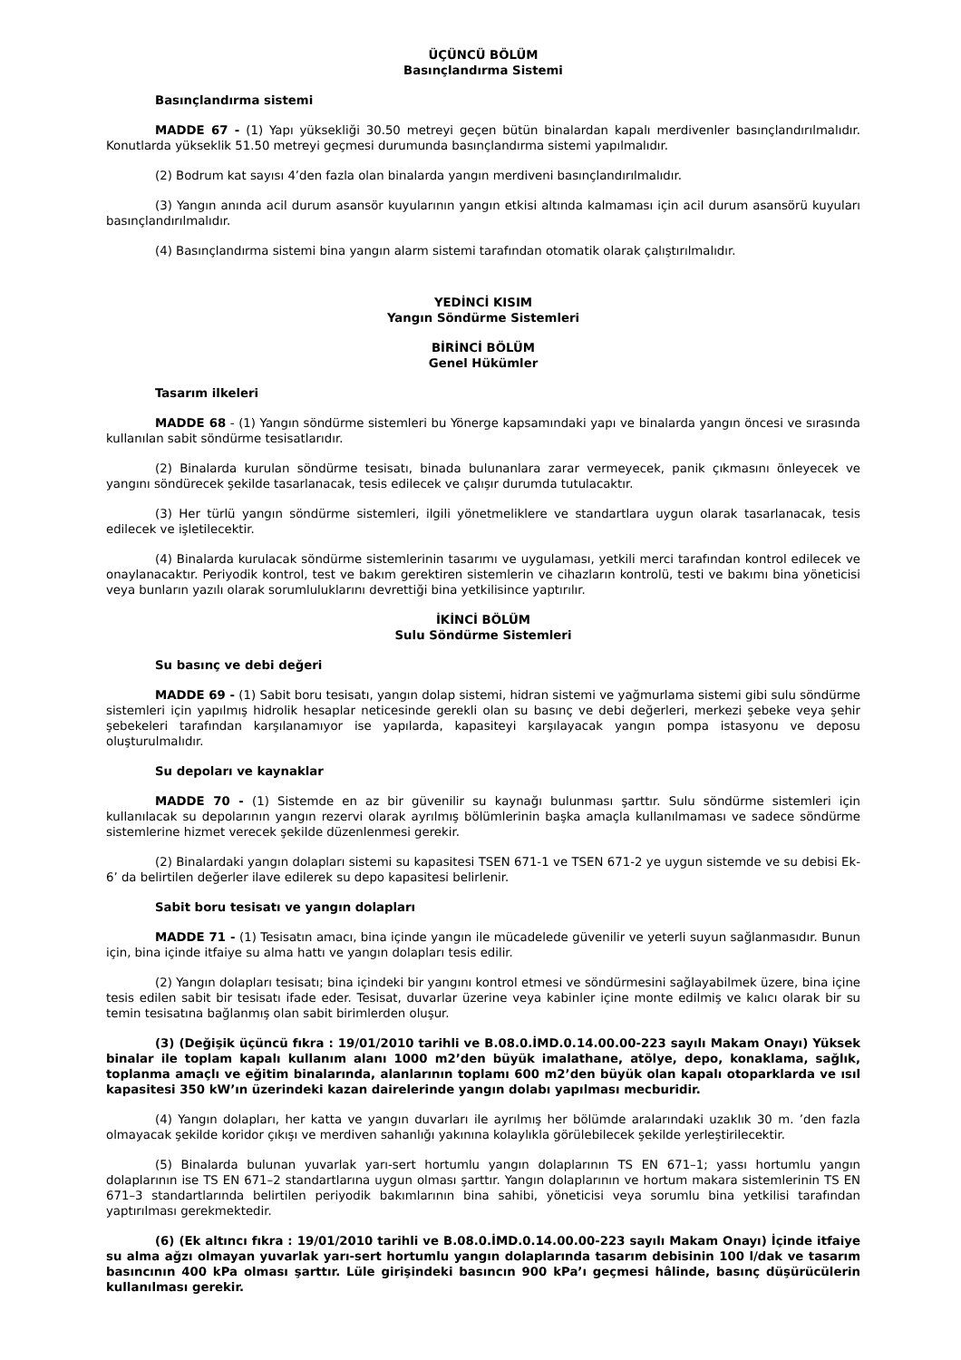ÜÇÜNCÜ BÖLÜM
Basınçlandırma Sistemi
Basınçlandırma sistemi
MADDE 67 - (1) Yapı yüksekliği 30.50 metreyi geçen bütün binalardan kapalı merdivenler basınçlandırılmalıdır. Konutlarda yükseklik 51.50 metreyi geçmesi durumunda basınçlandırma sistemi yapılmalıdır.
(2) Bodrum kat sayısı 4’den fazla olan binalarda yangın merdiveni basınçlandırılmalıdır.
(3) Yangın anında acil durum asansör kuyularının yangın etkisi altında kalmaması için acil durum asansörü kuyuları basınçlandırılmalıdır.
(4) Basınçlandırma sistemi bina yangın alarm sistemi tarafından otomatik olarak çalıştırılmalıdır.
YEDİNCİ KISIM
Yangın Söndürme Sistemleri
BİRİNCİ BÖLÜM
Genel Hükümler
Tasarım ilkeleri
MADDE 68 - (1) Yangın söndürme sistemleri bu Yönerge kapsamındaki yapı ve binalarda yangın öncesi ve sırasında kullanılan sabit söndürme tesisatlarıdır.
(2) Binalarda kurulan söndürme tesisatı, binada bulunanlara zarar vermeyecek, panik çıkmasını önleyecek ve yangını söndürecek şekilde tasarlanacak, tesis edilecek ve çalışır durumda tutulacaktır.
(3) Her türlü yangın söndürme sistemleri, ilgili yönetmeliklere ve standartlara uygun olarak tasarlanacak, tesis edilecek ve işletilecektir.
(4) Binalarda kurulacak söndürme sistemlerinin tasarımı ve uygulaması, yetkili merci tarafından kontrol edilecek ve onaylanacaktır. Periyodik kontrol, test ve bakım gerektiren sistemlerin ve cihazların kontrolü, testi ve bakımı bina yöneticisi veya bunların yazılı olarak sorumluluklarını devrettiği bina yetkilisince yaptırılır.
İKİNCİ BÖLÜM
Sulu Söndürme Sistemleri
Su basınç ve debi değeri
MADDE 69 - (1) Sabit boru tesisatı, yangın dolap sistemi, hidran sistemi ve yağmurlama sistemi gibi sulu söndürme sistemleri için yapılmış hidrolik hesaplar neticesinde gerekli olan su basınç ve debi değerleri, merkezi şebeke veya şehir şebekeleri tarafından karşılanamıyor ise yapılarda, kapasiteyi karşılayacak yangın pompa istasyonu ve deposu oluşturulmalıdır.
Su depoları ve kaynaklar
MADDE 70 - (1) Sistemde en az bir güvenilir su kaynağı bulunması şarttır. Sulu söndürme sistemleri için kullanılacak su depolarının yangın rezervi olarak ayrılmış bölümlerinin başka amaçla kullanılmaması ve sadece söndürme sistemlerine hizmet verecek şekilde düzenlenmesi gerekir.
(2) Binalardaki yangın dolapları sistemi su kapasitesi TSEN 671-1 ve TSEN 671-2 ye uygun sistemde ve su debisi Ek-6’ da belirtilen değerler ilave edilerek su depo kapasitesi belirlenir.
Sabit boru tesisatı ve yangın dolapları
MADDE 71 - (1) Tesisatın amacı, bina içinde yangın ile mücadelede güvenilir ve yeterli suyun sağlanmasıdır. Bunun için, bina içinde itfaiye su alma hattı ve yangın dolapları tesis edilir.
(2) Yangın dolapları tesisatı; bina içindeki bir yangını kontrol etmesi ve söndürmesini sağlayabilmek üzere, bina içine tesis edilen sabit bir tesisatı ifade eder. Tesisat, duvarlar üzerine veya kabinler içine monte edilmiş ve kalıcı olarak bir su temin tesisatına bağlanmış olan sabit birimlerden oluşur.
(3) (Değişik üçüncü fıkra : 19/01/2010 tarihli ve B.08.0.İMD.0.14.00.00-223 sayılı Makam Onayı) Yüksek binalar ile toplam kapalı kullanım alanı 1000 m2’den büyük imalathane, atölye, depo, konaklama, sağlık, toplanma amaçlı ve eğitim binalarında, alanlarının toplamı 600 m2’den büyük olan kapalı otoparklarda ve ısıl kapasitesi 350 kW’ın üzerindeki kazan dairelerinde yangın dolabı yapılması mecburidir.
(4) Yangın dolapları, her katta ve yangın duvarları ile ayrılmış her bölümde aralarındaki uzaklık 30 m. ’den fazla olmayacak şekilde koridor çıkışı ve merdiven sahanlığı yakınına kolaylıkla görülebilecek şekilde yerleştirilecektir.
(5) Binalarda bulunan yuvarlak yarı-sert hortumlu yangın dolaplarının TS EN 671–1; yassı hortumlu yangın dolaplarının ise TS EN 671–2 standartlarına uygun olması şarttır. Yangın dolaplarının ve hortum makara sistemlerinin TS EN 671–3 standartlarında belirtilen periyodik bakımlarının bina sahibi, yöneticisi veya sorumlu bina yetkilisi tarafından yaptırılması gerekmektedir.
(6) (Ek altıncı fıkra : 19/01/2010 tarihli ve B.08.0.İMD.0.14.00.00-223 sayılı Makam Onayı) İçinde itfaiye su alma ağzı olmayan yuvarlak yarı-sert hortumlu yangın dolaplarında tasarım debisinin 100 l/dak ve tasarım basıncının 400 kPa olması şarttır. Lüle girişindeki basıncın 900 kPa’ı geçmesi hâlinde, basınç düşürücülerin kullanılması gerekir.